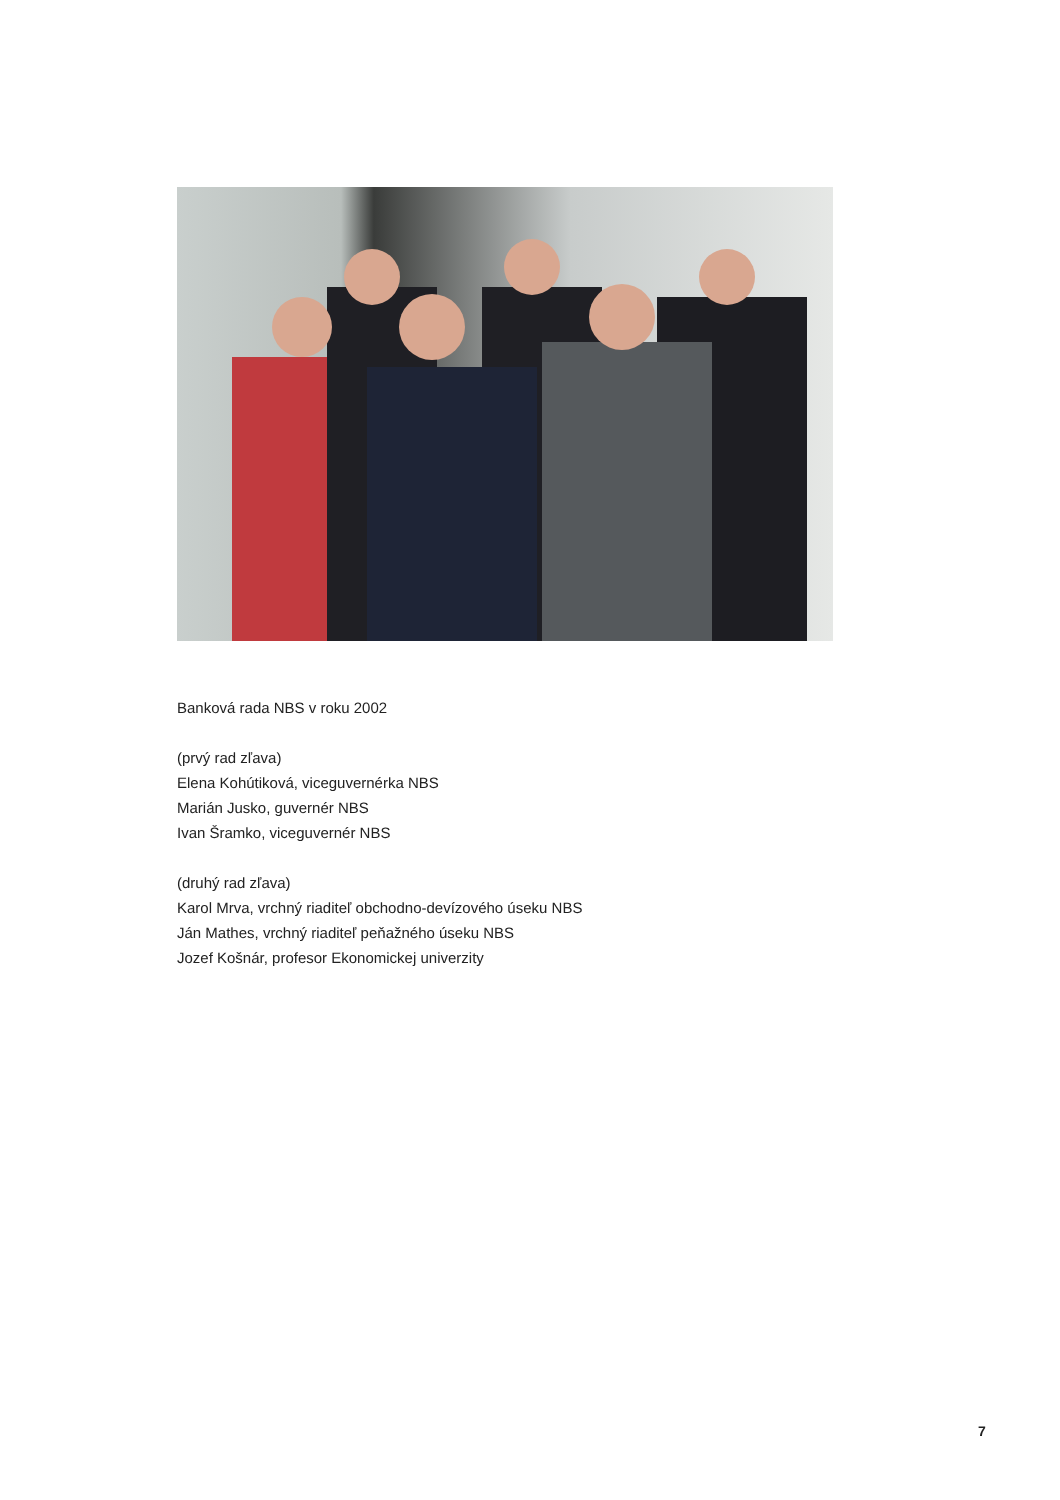Banková rada NBS v roku 2002
(prvý rad zľava)
Elena Kohútiková, viceguvernérka NBS
Marián Jusko, guvernér NBS
Ivan Šramko, viceguvernér NBS
(druhý rad zľava)
Karol Mrva, vrchný riaditeľ obchodno-devízového úseku NBS
Ján Mathes, vrchný riaditeľ peňažného úseku NBS
Jozef Košnár, profesor Ekonomickej univerzity
7